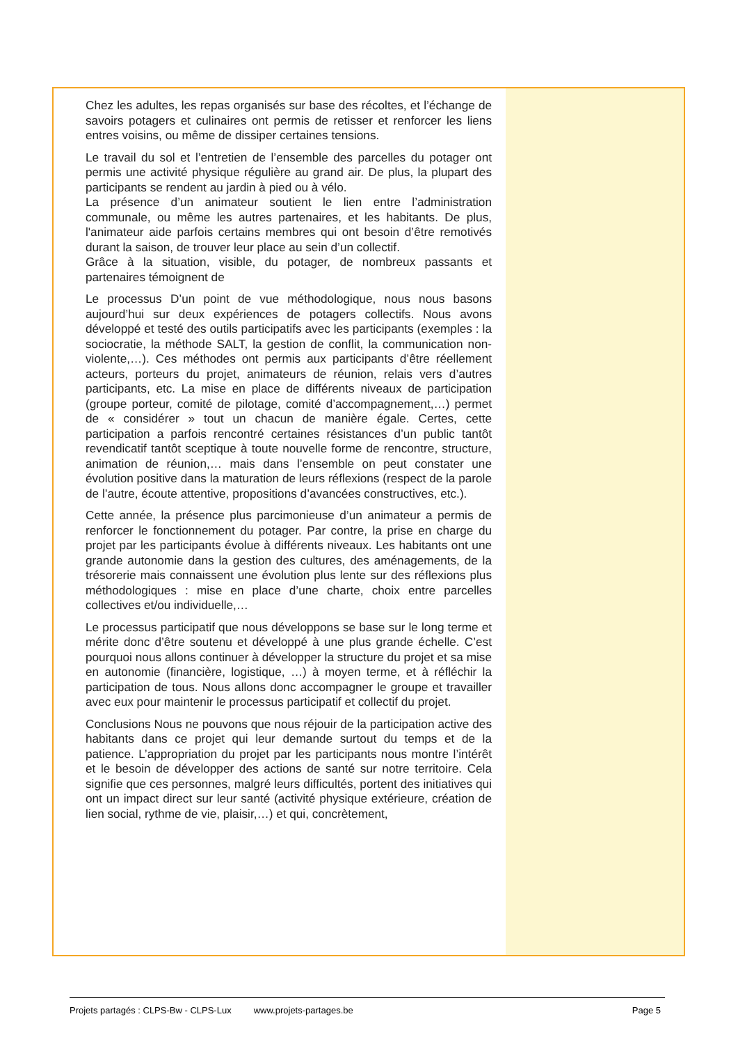Chez les adultes, les repas organisés sur base des récoltes, et l’échange de savoirs potagers et culinaires ont permis de retisser et renforcer les liens entres voisins, ou même de dissiper certaines tensions.
Le travail du sol et l’entretien de l’ensemble des parcelles du potager ont permis une activité physique régulière au grand air. De plus, la plupart des participants se rendent au jardin à pied ou à vélo.
La présence d’un animateur soutient le lien entre l’administration communale, ou même les autres partenaires, et les habitants. De plus, l'animateur aide parfois certains membres qui ont besoin d’être remotivés durant la saison, de trouver leur place au sein d’un collectif.
Grâce à la situation, visible, du potager, de nombreux passants et partenaires témoignent de
Le processus D’un point de vue méthodologique, nous nous basons aujourd’hui sur deux expériences de potagers collectifs. Nous avons développé et testé des outils participatifs avec les participants (exemples : la sociocratie, la méthode SALT, la gestion de conflit, la communication non-violente,…). Ces méthodes ont permis aux participants d’être réellement acteurs, porteurs du projet, animateurs de réunion, relais vers d’autres participants, etc. La mise en place de différents niveaux de participation (groupe porteur, comité de pilotage, comité d’accompagnement,…) permet de « considérer » tout un chacun de manière égale. Certes, cette participation a parfois rencontré certaines résistances d’un public tantôt revendicatif tantôt sceptique à toute nouvelle forme de rencontre, structure, animation de réunion,… mais dans l’ensemble on peut constater une évolution positive dans la maturation de leurs réflexions (respect de la parole de l’autre, écoute attentive, propositions d’avancées constructives, etc.).
Cette année, la présence plus parcimonieuse d’un animateur a permis de renforcer le fonctionnement du potager. Par contre, la prise en charge du projet par les participants évolue à différents niveaux. Les habitants ont une grande autonomie dans la gestion des cultures, des aménagements, de la trésorerie mais connaissent une évolution plus lente sur des réflexions plus méthodologiques : mise en place d’une charte, choix entre parcelles collectives et/ou individuelle,…
Le processus participatif que nous développons se base sur le long terme et mérite donc d’être soutenu et développé à une plus grande échelle. C’est pourquoi nous allons continuer à développer la structure du projet et sa mise en autonomie (financière, logistique, …) à moyen terme, et à réfléchir la participation de tous. Nous allons donc accompagner le groupe et travailler avec eux pour maintenir le processus participatif et collectif du projet.
Conclusions Nous ne pouvons que nous réjouir de la participation active des habitants dans ce projet qui leur demande surtout du temps et de la patience. L’appropriation du projet par les participants nous montre l’intérêt et le besoin de développer des actions de santé sur notre territoire. Cela signifie que ces personnes, malgré leurs difficultés, portent des initiatives qui ont un impact direct sur leur santé (activité physique extérieure, création de lien social, rythme de vie, plaisir,…) et qui, concrètement,
Projets partagés : CLPS-Bw - CLPS-Lux www.projets-partages.be Page 5